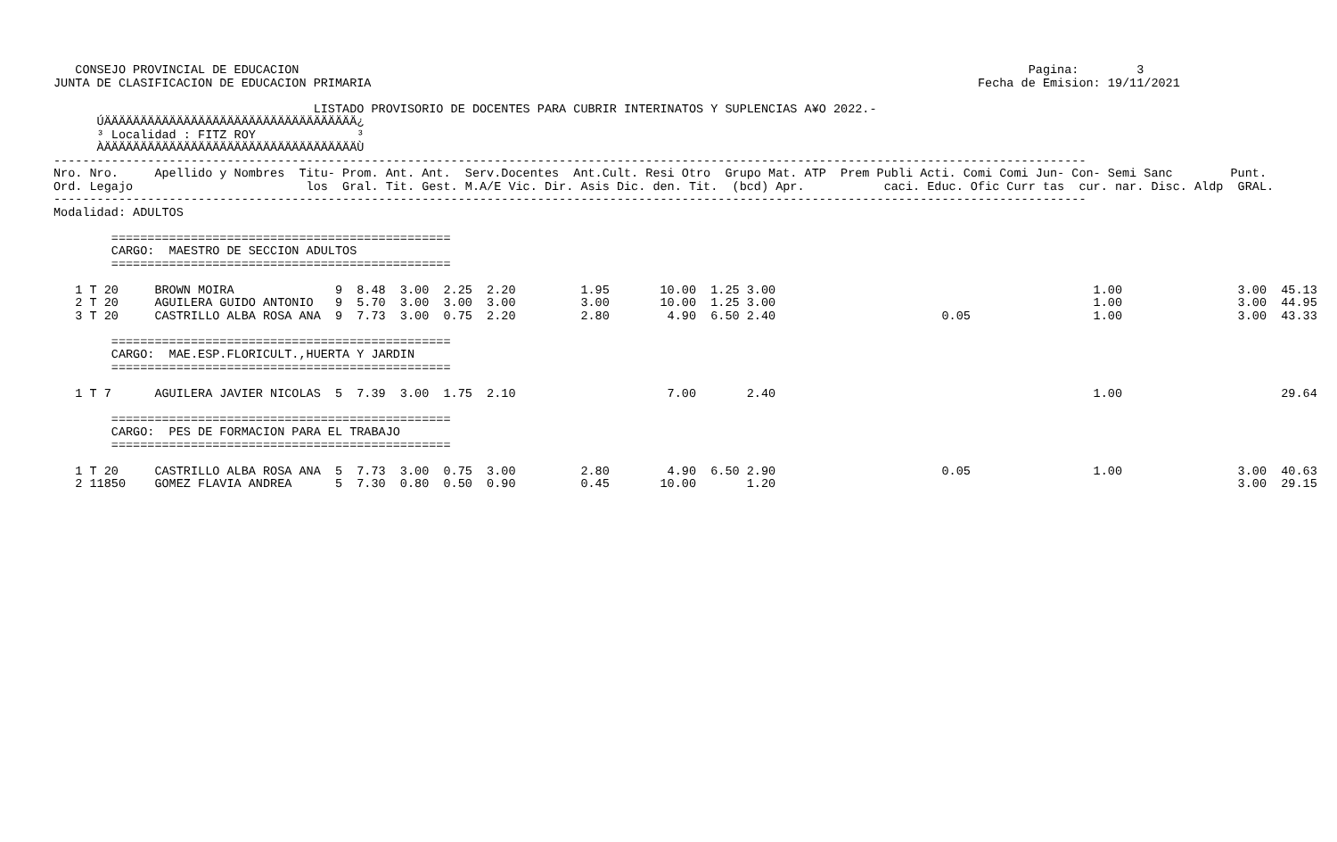CONSEJO PROVINCIAL DE EDUCACION                                                                                                     Pagina:        3
JUNTA DE CLASIFICACION DE EDUCACION PRIMARIA                                                                                    Fecha de Emision: 19/11/2021

                                    LISTADO PROVISORIO DE DOCENTES PARA CUBRIR INTERINATOS Y SUPLENCIAS A¥O 2022.-
      ÚÄÄÄÄÄÄÄÄÄÄÄÄÄÄÄÄÄÄÄÄÄÄÄÄÄÄÄÄÄÄÄÄÄÄÄ¿
      ³ Localidad : FITZ ROY              ³
      ÀÄÄÄÄÄÄÄÄÄÄÄÄÄÄÄÄÄÄÄÄÄÄÄÄÄÄÄÄÄÄÄÄÄÄÄÙ
-----------------------------------------------------------------------------------------------------------------------------------------------
Nro. Nro.     Apellido y Nombres  Titu- Prom. Ant. Ant.  Serv.Docentes  Ant.Cult. Resi Otro  Grupo Mat. ATP  Prem Publi Acti. Comi Comi Jun- Con- Semi Sanc        Punt.
Ord. Legajo                        los  Gral. Tit. Gest. M.A/E Vic. Dir. Asis Dic. den. Tit.  (bcd) Apr.           caci. Educ. Ofic Curr tas  cur. nar. Disc. Aldp  GRAL.
-----------------------------------------------------------------------------------------------------------------------------------------------
Modalidad: ADULTOS

        ===============================================
        CARGO:  MAESTRO DE SECCION ADULTOS
        ===============================================

   1 T 20     BROWN MOIRA              9  8.48  3.00  2.25  2.20         1.95       10.00  1.25 3.00                                            1.00                3.00  45.13
   2 T 20     AGUILERA GUIDO ANTONIO   9  5.70  3.00  3.00  3.00         3.00       10.00  1.25 3.00                                            1.00                3.00  44.95
   3 T 20     CASTRILLO ALBA ROSA ANA  9  7.73  3.00  0.75  2.20         2.80        4.90  6.50 2.40                       0.05                 1.00                3.00  43.33

        ===============================================
        CARGO:  MAE.ESP.FLORICULT.,HUERTA Y JARDIN
        ===============================================

   1 T 7      AGUILERA JAVIER NICOLAS  5  7.39  3.00  1.75  2.10                     7.00       2.40                                            1.00                      29.64

        ===============================================
        CARGO:  PES DE FORMACION PARA EL TRABAJO
        ===============================================

   1 T 20     CASTRILLO ALBA ROSA ANA  5  7.73  3.00  0.75  3.00         2.80        4.90  6.50 2.90                       0.05                 1.00                3.00  40.63
   2 11850    GOMEZ FLAVIA ANDREA      5  7.30  0.80  0.50  0.90         0.45       10.00       1.20                                                                3.00  29.15